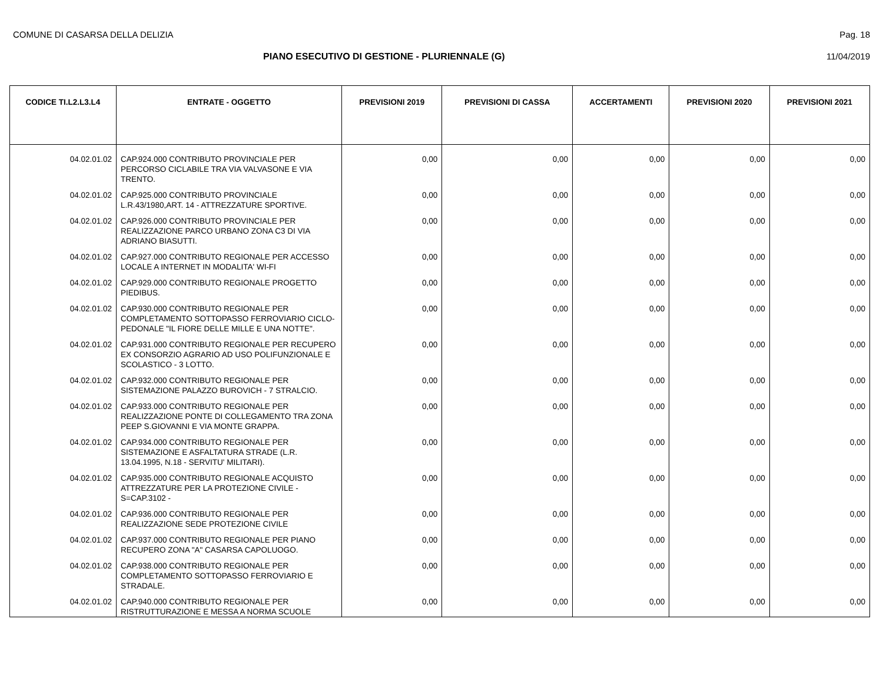COMUNE DI CASARSA DELLA DELIZIA Pag. 18
PIANO ESECUTIVO DI GESTIONE - PLURIENNALE (G) 11/04/2019
| CODICE TI.L2.L3.L4 | ENTRATE - OGGETTO | PREVISIONI 2019 | PREVISIONI DI CASSA | ACCERTAMENTI | PREVISIONI 2020 | PREVISIONI 2021 |
| --- | --- | --- | --- | --- | --- | --- |
| 04.02.01.02 | CAP.924.000 CONTRIBUTO PROVINCIALE PER PERCORSO CICLABILE TRA VIA VALVASONE E VIA TRENTO. | 0,00 | 0,00 | 0,00 | 0,00 | 0,00 |
| 04.02.01.02 | CAP.925.000 CONTRIBUTO PROVINCIALE L.R.43/1980,ART. 14 - ATTREZZATURE SPORTIVE. | 0,00 | 0,00 | 0,00 | 0,00 | 0,00 |
| 04.02.01.02 | CAP.926.000 CONTRIBUTO PROVINCIALE PER REALIZZAZIONE PARCO URBANO ZONA C3 DI VIA ADRIANO BIASUTTI. | 0,00 | 0,00 | 0,00 | 0,00 | 0,00 |
| 04.02.01.02 | CAP.927.000 CONTRIBUTO REGIONALE PER ACCESSO LOCALE A INTERNET IN MODALITA' WI-FI | 0,00 | 0,00 | 0,00 | 0,00 | 0,00 |
| 04.02.01.02 | CAP.929.000 CONTRIBUTO REGIONALE PROGETTO PIEDIBUS. | 0,00 | 0,00 | 0,00 | 0,00 | 0,00 |
| 04.02.01.02 | CAP.930.000 CONTRIBUTO REGIONALE PER COMPLETAMENTO SOTTOPASSO FERROVIARIO CICLO-PEDONALE "IL FIORE DELLE MILLE E UNA NOTTE". | 0,00 | 0,00 | 0,00 | 0,00 | 0,00 |
| 04.02.01.02 | CAP.931.000 CONTRIBUTO REGIONALE PER RECUPERO EX CONSORZIO AGRARIO AD USO POLIFUNZIONALE E SCOLASTICO - 3 LOTTO. | 0,00 | 0,00 | 0,00 | 0,00 | 0,00 |
| 04.02.01.02 | CAP.932.000 CONTRIBUTO REGIONALE PER SISTEMAZIONE PALAZZO BUROVICH - 7 STRALCIO. | 0,00 | 0,00 | 0,00 | 0,00 | 0,00 |
| 04.02.01.02 | CAP.933.000 CONTRIBUTO REGIONALE PER REALIZZAZIONE PONTE DI COLLEGAMENTO TRA ZONA PEEP S.GIOVANNI E VIA MONTE GRAPPA. | 0,00 | 0,00 | 0,00 | 0,00 | 0,00 |
| 04.02.01.02 | CAP.934.000 CONTRIBUTO REGIONALE PER SISTEMAZIONE E ASFALTATURA STRADE (L.R. 13.04.1995, N.18 - SERVITU' MILITARI). | 0,00 | 0,00 | 0,00 | 0,00 | 0,00 |
| 04.02.01.02 | CAP.935.000 CONTRIBUTO REGIONALE ACQUISTO ATTREZZATURE PER LA PROTEZIONE CIVILE - S=CAP.3102 - | 0,00 | 0,00 | 0,00 | 0,00 | 0,00 |
| 04.02.01.02 | CAP.936.000 CONTRIBUTO REGIONALE PER REALIZZAZIONE SEDE PROTEZIONE CIVILE | 0,00 | 0,00 | 0,00 | 0,00 | 0,00 |
| 04.02.01.02 | CAP.937.000 CONTRIBUTO REGIONALE PER PIANO RECUPERO ZONA "A" CASARSA CAPOLUOGO. | 0,00 | 0,00 | 0,00 | 0,00 | 0,00 |
| 04.02.01.02 | CAP.938.000 CONTRIBUTO REGIONALE PER COMPLETAMENTO SOTTOPASSO FERROVIARIO E STRADALE. | 0,00 | 0,00 | 0,00 | 0,00 | 0,00 |
| 04.02.01.02 | CAP.940.000 CONTRIBUTO REGIONALE PER RISTRUTTURAZIONE E MESSA A NORMA SCUOLE | 0,00 | 0,00 | 0,00 | 0,00 | 0,00 |